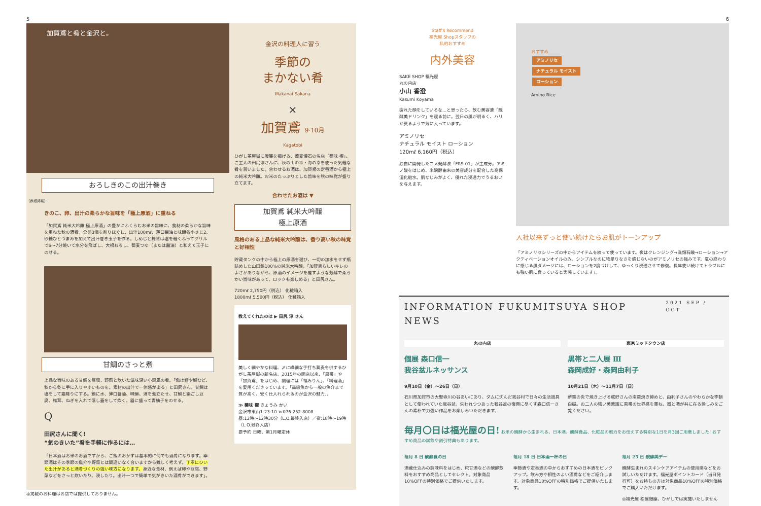5
加賀鳶と肴と金沢と。
おろしきのこの出汁巻き
（表紙掲載）
きのこ、卵、出汁の柔らかな旨味を「極上原酒」に重ねる
「加賀鳶 純米大吟醸 極上原酒」の豊かにふくらむお米の旨味に、食材の柔らかな旨味を重ねた秋の酒肴。全卵3個を割りほぐし、出汁100mℓ、薄口醤油と味醂各小さじ2、砂糖ひとつまみを加えて出汁巻き玉子を作る。しめじと舞茸は塩を軽くふってグリルで6〜7分焼いて水分を飛ばし、大根おろし、蕎麦つゆ（または醤油）と和えて玉子にのせる。
甘鯛のさっと煮
上品な旨味のある甘鯛を豆腐、野菜と炊いた滋味深い小鍋風の肴。「魚は鱈や鯛など、秋から冬に手に入りやすいものを。素材の出汁で一体感が出る」と田尻さん。甘鯛は塩をして霜降りにする。鍋に水、薄口醤油、味醂、酒を煮立たせ、甘鯛と絹ごし豆腐、椎茸、ねぎを入れて落し蓋をして炊く。器に盛って青柚子をのせる。
Q
田尻さんに聞く!
“気のきいた”肴を手軽に作るには…
「日本酒はお米のお酒ですから、ご飯のおかずは基本的に何でも酒肴になります。季節酒はその季節の魚介や野菜とは間違いなく合いますから難しく考えず。丁寧にひいた出汁があると酒肴づくりの強い味方になります。身近な食材、例えば卵や豆腐、野菜などをさっと炊いたり、浸したり。出汁一つで簡単で気がきいた酒肴ができます」。
金沢の料理人に習う
季節の
まかない肴
Makanai-Sakana
×
加賀鳶 9·10月
Kagatobi
ひがし茶屋街に暖簾を掲げる、蕎麦懐石の名店「蕎味 櫂」。ご主人の田尻淳さんに、秋の山の幸・海の幸を使った気軽な肴を習いました。合わせるお酒は、加賀鳶の定番酒から極上の純米大吟醸。お米のたっぷりとした旨味を秋の味覚が盛り立てます。
合わせたお酒は ▼
加賀鳶 純米大吟醸
極上原酒
風格のある上品な純米大吟醸は、香り高い秋の味覚と好相性
貯蔵タンクの中から極上の原酒を選び、一切の加水をせず瓶詰めした山田錦100%の純米大吟醸。「加賀鳶らしいキレのよさがありながら、原酒のイメージを覆すような芳醇で柔らかい旨味があって、ロックも楽しめる」と田尻さん。
720mℓ 2,750円（税込） 化粧箱入
1800mℓ 5,500円（税込） 化粧箱入
教えてくれたのは ▶ 田尻 淳 さん
美しく細やかな料理、〆に繊細な手打ち蕎麦を供するひがし茶屋街の新名店。2015年の開店以来、「黒帯」や「加賀鳶」をはじめ、調理には「福みりん」、「料理酒」を愛用くださっています。「高級魚から一般の魚介まで質が高く、安く仕入れられるのが金沢の魅力」。
≫ 蕎味 櫂 きょうみ かい
金沢市東山1-23-10 ℡076-252-8008
昼:12時〜12時30分（L.O.最終入店）／夜:18時〜19時（L.O.最終入店）
要予約 日曜、第1月曜定休
◎掲載のお料理はお店では提供しておりません。
6
Staff's Recommend
福光屋 Shopスタッフの
私的おすすめ
内外美容
SAKE SHOP 福光屋
丸の内店
小山 香澄
Kasumi Koyama
疲れた顔をしているな…と思ったら、飲む美容液「醗酵美ドリンク」を寝る前に。翌日の肌が明るく、ハリが戻るようで気に入っています。
アミノリセ
ナチュラル モイスト ローション
120mℓ 6,160円（税込）
独自に開発したコメ発酵液「FRS-01」が主成分。アミノ酸をはじめ、米醗酵由来の美容成分を配合した高保湿化粧水。肌なじみがよく、優れた浸透力でうるおいを与えます。
おすすめ
アミノリセ
ナチュラル モイスト
ローション
Amino Rice
入社以来ずっと使い続けたらお肌がトーンアップ
「アミノリセシリーズの中からアイテムを絞って使っています。夜はクレンジング→洗顔石鹸→ローション→アクティベーションオイルのみ。シンプルなのに物足りなさを感じないのがアミノリセの強みです。夏の終わりに感じる肌ダメージには、ローションを2度づけして、ゆっくり浸透させて修復。長年使い続けてトラブルにも強い肌に育っていると実感しています」。
INFORMATION FUKUMITSUYA SHOP NEWS 2021 SEP / OCT
丸の内店
個展 森口信一
我谷盆ルネッサンス
9月10日（金）〜26日（日）
石川県加賀市の大聖寺川の谷あいにあり、ダムに沈んだ我谷村で日々の生活道具として使われていた我谷盆。失われつつあった我谷盆の復興に尽くす森口信一さんの素朴で力強い作品をお楽しみいただきます。
東京ミッドタウン店
黒帯と二人展 Ⅲ
森岡成好・森岡由利子
10月21日（木）〜11月7日（日）
薪窯の炎で焼き上げる成好さんの南蛮焼き締めと、由利子さんのやわらかな李朝白磁。お二人の強い美意識に黒帯の世界感を重ね、器と酒が共に在る愉しみをご覧ください。
毎月〇日は福光屋の日! お米の醗酵から生まれる、日本酒、醗酵食品、化粧品の魅力をお伝えする特別な1日を月3回ご用意しました! おすすめ商品の試飲や割引特典もあります。
毎月 8 日 醗酵食の日
酒蔵仕込みの調味料をはじめ、糀甘酒などの醗酵飲料をおすすめ商品としてセレクト。対象商品10%OFFの特別価格でご提供いたします。
毎月 18 日 日本酒一杯の日
季節酒や定番酒の中からおすすめの日本酒をピックアップ。飲み方や相性のよい酒肴などをご紹介します。対象商品10%OFFの特別価格でご提供いたします。
毎月 25 日 醗酵美デー
醗酵生まれのスキンケアアイテムの使用感などをお試しいただけます。福光屋ポイントカード（当日発行可）をお持ちの方は対象商品10%OFFの特別価格でご購入いただけます。
◎福光屋 松屋銀座、ひがしでは実施いたしません